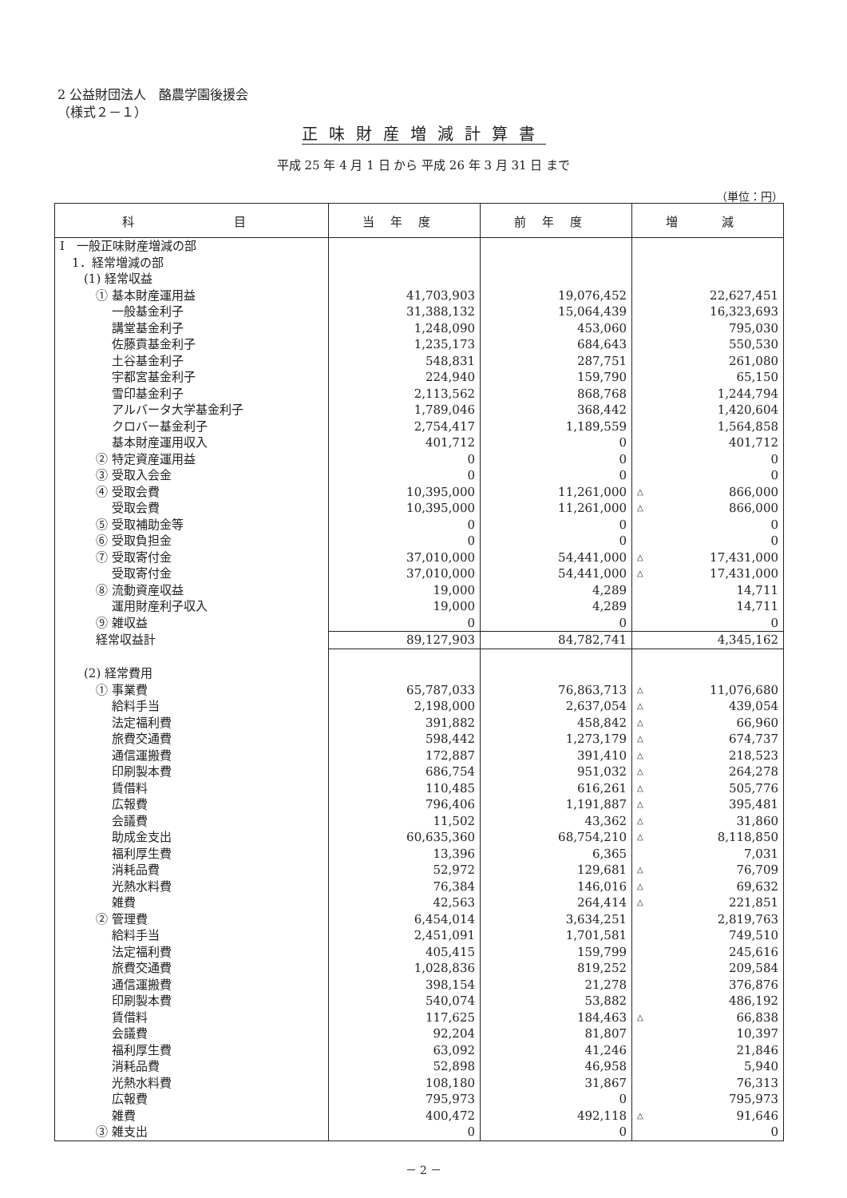2 公益財団法人　酪農学園後援会
（様式２－１）
正味財産増減計算書
平成 25 年 4 月 1 日 から 平成 26 年 3 月 31 日 まで
（単位：円）
| 科 目 | 当年度 | 前年度 | 増 減 |
| --- | --- | --- | --- |
| Ⅰ 一般正味財産増減の部 | | | |
| 1．経常増減の部 | | | |
| (1) 経常収益 | | | |
| ① 基本財産運用益 | 41,703,903 | 19,076,452 | 22,627,451 |
| 一般基金利子 | 31,388,132 | 15,064,439 | 16,323,693 |
| 講堂基金利子 | 1,248,090 | 453,060 | 795,030 |
| 佐藤貢基金利子 | 1,235,173 | 684,643 | 550,530 |
| 土谷基金利子 | 548,831 | 287,751 | 261,080 |
| 宇都宮基金利子 | 224,940 | 159,790 | 65,150 |
| 雪印基金利子 | 2,113,562 | 868,768 | 1,244,794 |
| アルバータ大学基金利子 | 1,789,046 | 368,442 | 1,420,604 |
| クロバー基金利子 | 2,754,417 | 1,189,559 | 1,564,858 |
| 基本財産運用収入 | 401,712 | 0 | 401,712 |
| ② 特定資産運用益 | 0 | 0 | 0 |
| ③ 受取入会金 | 0 | 0 | 0 |
| ④ 受取会費 | 10,395,000 | 11,261,000 | △ 866,000 |
| 受取会費 | 10,395,000 | 11,261,000 | △ 866,000 |
| ⑤ 受取補助金等 | 0 | 0 | 0 |
| ⑥ 受取負担金 | 0 | 0 | 0 |
| ⑦ 受取寄付金 | 37,010,000 | 54,441,000 | △ 17,431,000 |
| 受取寄付金 | 37,010,000 | 54,441,000 | △ 17,431,000 |
| ⑧ 流動資産収益 | 19,000 | 4,289 | 14,711 |
| 運用財産利子収入 | 19,000 | 4,289 | 14,711 |
| ⑨ 雑収益 | 0 | 0 | 0 |
| 経常収益計 | 89,127,903 | 84,782,741 | 4,345,162 |
| (2) 経常費用 | | | |
| ① 事業費 | 65,787,033 | 76,863,713 | △ 11,076,680 |
| 給料手当 | 2,198,000 | 2,637,054 | △ 439,054 |
| 法定福利費 | 391,882 | 458,842 | △ 66,960 |
| 旅費交通費 | 598,442 | 1,273,179 | △ 674,737 |
| 通信運搬費 | 172,887 | 391,410 | △ 218,523 |
| 印刷製本費 | 686,754 | 951,032 | △ 264,278 |
| 賃借料 | 110,485 | 616,261 | △ 505,776 |
| 広報費 | 796,406 | 1,191,887 | △ 395,481 |
| 会議費 | 11,502 | 43,362 | △ 31,860 |
| 助成金支出 | 60,635,360 | 68,754,210 | △ 8,118,850 |
| 福利厚生費 | 13,396 | 6,365 | 7,031 |
| 消耗品費 | 52,972 | 129,681 | △ 76,709 |
| 光熱水料費 | 76,384 | 146,016 | △ 69,632 |
| 雑費 | 42,563 | 264,414 | △ 221,851 |
| ② 管理費 | 6,454,014 | 3,634,251 | 2,819,763 |
| 給料手当 | 2,451,091 | 1,701,581 | 749,510 |
| 法定福利費 | 405,415 | 159,799 | 245,616 |
| 旅費交通費 | 1,028,836 | 819,252 | 209,584 |
| 通信運搬費 | 398,154 | 21,278 | 376,876 |
| 印刷製本費 | 540,074 | 53,882 | 486,192 |
| 賃借料 | 117,625 | 184,463 | △ 66,838 |
| 会議費 | 92,204 | 81,807 | 10,397 |
| 福利厚生費 | 63,092 | 41,246 | 21,846 |
| 消耗品費 | 52,898 | 46,958 | 5,940 |
| 光熱水料費 | 108,180 | 31,867 | 76,313 |
| 広報費 | 795,973 | 0 | 795,973 |
| 雑費 | 400,472 | 492,118 | △ 91,646 |
| ③ 雑支出 | 0 | 0 | 0 |
－ 2 －